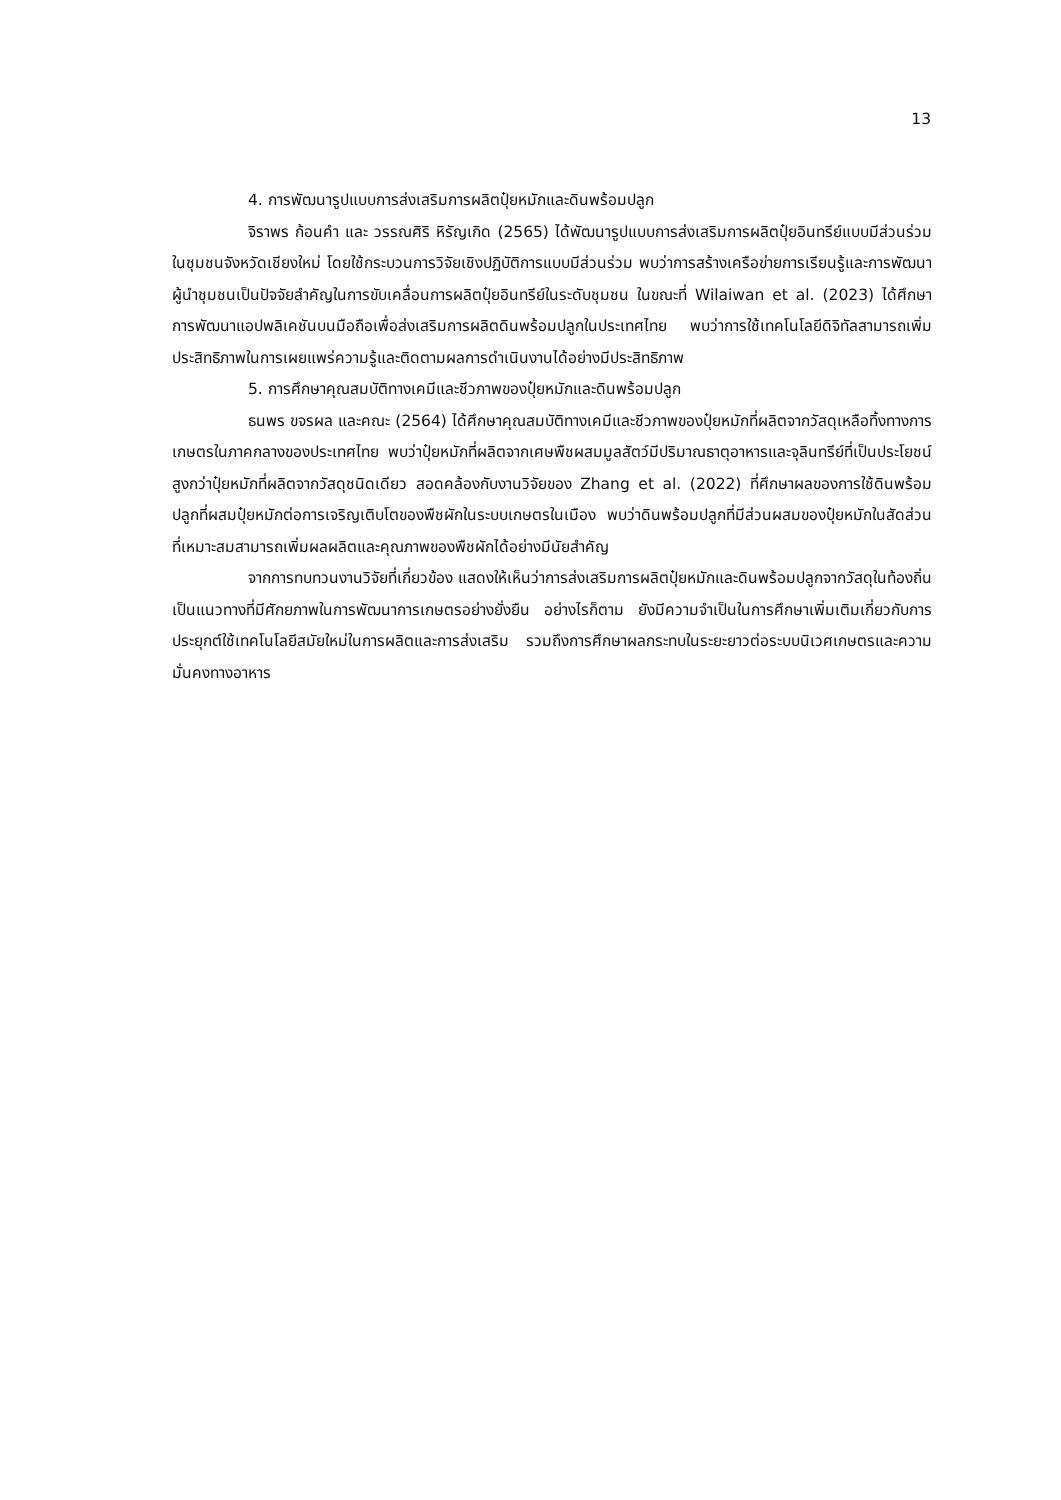13
4. การพัฒนารูปแบบการส่งเสริมการผลิตปุ๋ยหมักและดินพร้อมปลูก
จิราพร ก้อนคำ และ วรรณศิริ หิรัญเกิด (2565) ได้พัฒนารูปแบบการส่งเสริมการผลิตปุ๋ยอินทรีย์แบบมีส่วนร่วมในชุมชนจังหวัดเชียงใหม่ โดยใช้กระบวนการวิจัยเชิงปฏิบัติการแบบมีส่วนร่วม พบว่าการสร้างเครือข่ายการเรียนรู้และการพัฒนาผู้นำชุมชนเป็นปัจจัยสำคัญในการขับเคลื่อนการผลิตปุ๋ยอินทรีย์ในระดับชุมชน ในขณะที่ Wilaiwan et al. (2023) ได้ศึกษาการพัฒนาแอปพลิเคชันบนมือถือเพื่อส่งเสริมการผลิตดินพร้อมปลูกในประเทศไทย พบว่าการใช้เทคโนโลยีดิจิทัลสามารถเพิ่มประสิทธิภาพในการเผยแพร่ความรู้และติดตามผลการดำเนินงานได้อย่างมีประสิทธิภาพ
5. การศึกษาคุณสมบัติทางเคมีและชีวภาพของปุ๋ยหมักและดินพร้อมปลูก
ธนพร ขจรผล และคณะ (2564) ได้ศึกษาคุณสมบัติทางเคมีและชีวภาพของปุ๋ยหมักที่ผลิตจากวัสดุเหลือทิ้งทางการเกษตรในภาคกลางของประเทศไทย พบว่าปุ๋ยหมักที่ผลิตจากเศษพืชผสมมูลสัตว์มีปริมาณธาตุอาหารและจุลินทรีย์ที่เป็นประโยชน์สูงกว่าปุ๋ยหมักที่ผลิตจากวัสดุชนิดเดียว สอดคล้องกับงานวิจัยของ Zhang et al. (2022) ที่ศึกษาผลของการใช้ดินพร้อมปลูกที่ผสมปุ๋ยหมักต่อการเจริญเติบโตของพืชผักในระบบเกษตรในเมือง พบว่าดินพร้อมปลูกที่มีส่วนผสมของปุ๋ยหมักในสัดส่วนที่เหมาะสมสามารถเพิ่มผลผลิตและคุณภาพของพืชผักได้อย่างมีนัยสำคัญ
จากการทบทวนงานวิจัยที่เกี่ยวข้อง แสดงให้เห็นว่าการส่งเสริมการผลิตปุ๋ยหมักและดินพร้อมปลูกจากวัสดุในท้องถิ่นเป็นแนวทางที่มีศักยภาพในการพัฒนาการเกษตรอย่างยั่งยืน อย่างไรก็ตาม ยังมีความจำเป็นในการศึกษาเพิ่มเติมเกี่ยวกับการประยุกต์ใช้เทคโนโลยีสมัยใหม่ในการผลิตและการส่งเสริม รวมถึงการศึกษาผลกระทบในระยะยาวต่อระบบนิเวศเกษตรและความมั่นคงทางอาหาร